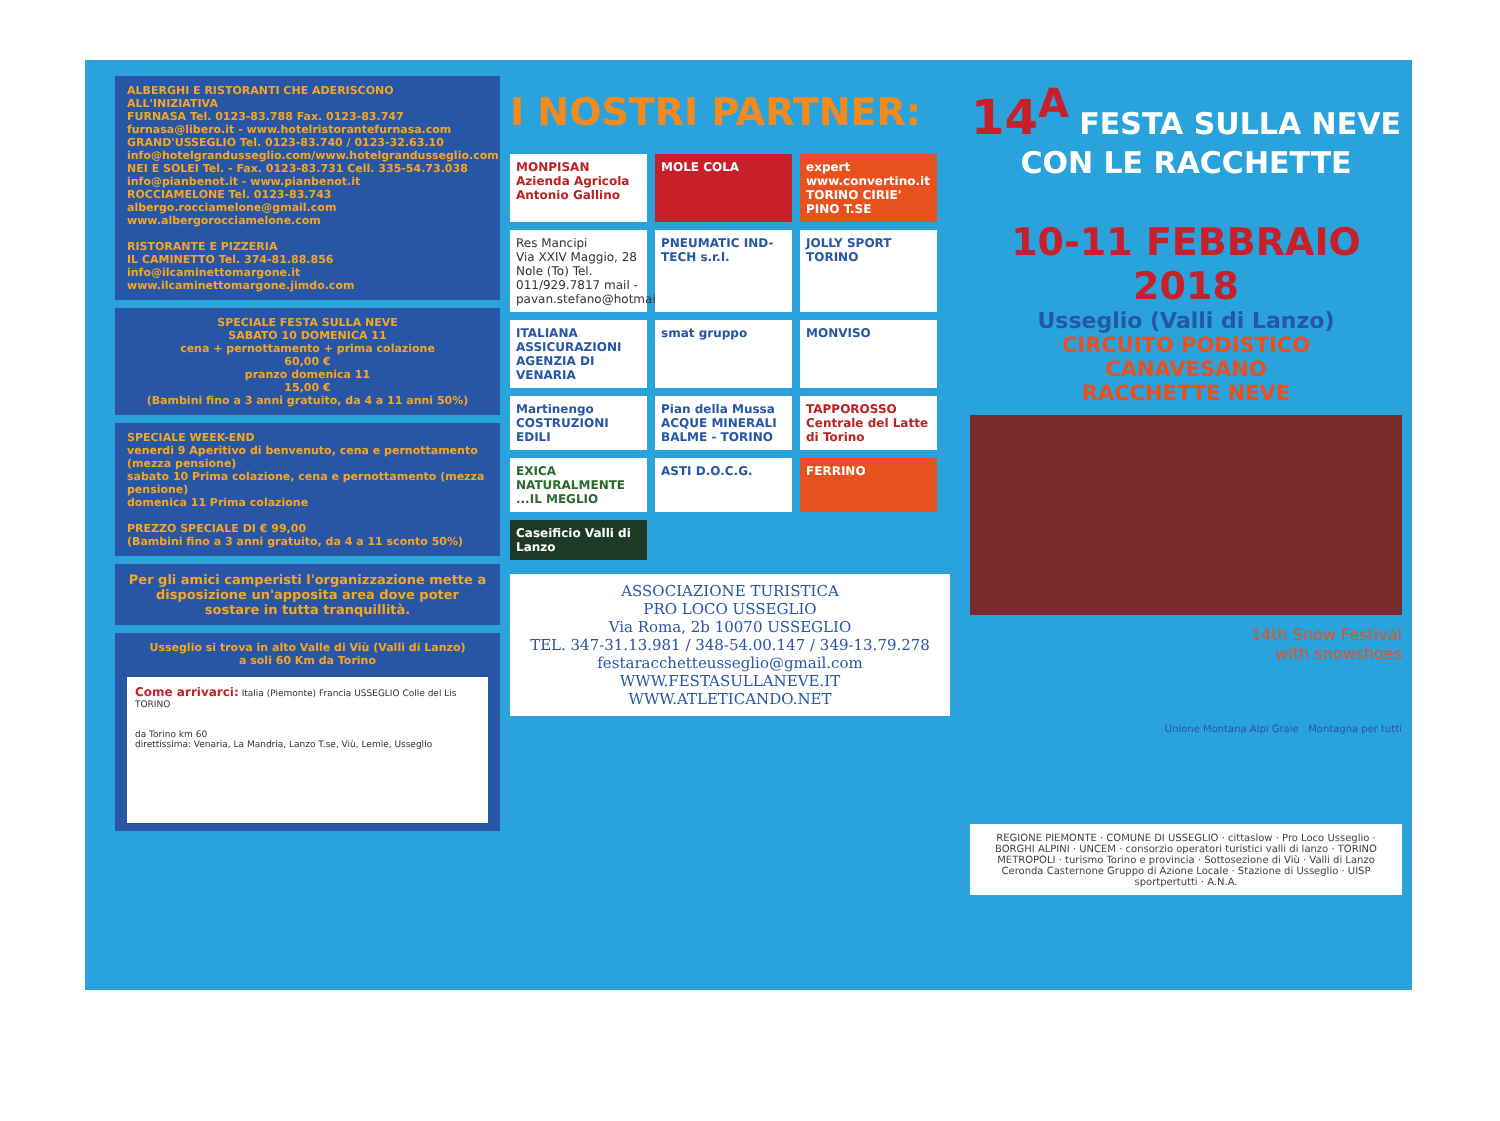ALBERGHI E RISTORANTI CHE ADERISCONO ALL'INIZIATIVA
FURNASA Tel. 0123-83.788 Fax. 0123-83.747
furnasa@libero.it - www.hotelristorantefurnasa.com
GRAND'USSEGLIO Tel. 0123-83.740 / 0123-32.63.10
info@hotelgrandusseglio.com/www.hotelgrandusseglio.com
NEI E SOLEI Tel. - Fax. 0123-83.731 Cell. 335-54.73.038
info@pianbenot.it - www.pianbenot.it
ROCCIAMELONE Tel. 0123-83.743
albergo.rocciamelone@gmail.com
www.albergorocciamelone.com
RISTORANTE E PIZZERIA
IL CAMINETTO Tel. 374-81.88.856
info@ilcaminettomargone.it
www.ilcaminettomargone.jimdo.com
SPECIALE FESTA SULLA NEVE
SABATO 10 DOMENICA 11
cena + pernottamento + prima colazione
60,00 €
pranzo domenica 11
15,00 €
(Bambini fino a 3 anni gratuito, da 4 a 11 anni 50%)
SPECIALE WEEK-END
venerdi 9 Aperitivo di benvenuto, cena e pernottamento (mezza pensione)
sabato 10 Prima colazione, cena e pernottamento (mezza pensione)
domenica 11 Prima colazione
PREZZO SPECIALE DI € 99,00
(Bambini fino a 3 anni gratuito, da 4 a 11 sconto 50%)
Per gli amici camperisti l'organizzazione mette a disposizione un'apposita area dove poter sostare in tutta tranquillità.
Usseglio si trova in alto Valle di Viù (Valli di Lanzo)
a soli 60 Km da Torino
Come arrivarci: Italia (Piemonte) Francia USSEGLIO Colle del Lis TORINO
da Torino km 60
direttissima: Venaria, La Mandria, Lanzo T.se, Viù, Lemie, Usseglio
I NOSTRI PARTNER:
MONPISAN Azienda Agricola Antonio Gallino
MOLE COLA
expert www.convertino.it TORINO CIRIE' PINO T.SE
Res Mancipi
Via XXIV Maggio, 28 Nole (To) Tel. 011/929.7817 mail - pavan.stefano@hotmail.it
PNEUMATIC IND-TECH s.r.l.
JOLLY SPORT TORINO
ITALIANA ASSICURAZIONI AGENZIA DI VENARIA
smat gruppo
MONVISO
Martinengo COSTRUZIONI EDILI
Pian della Mussa ACQUE MINERALI BALME - TORINO
TAPPOROSSO Centrale del Latte di Torino
EXICA NATURALMENTE ...IL MEGLIO
ASTI D.O.C.G.
FERRINO
Caseificio Valli di Lanzo
ASSOCIAZIONE TURISTICA
PRO LOCO USSEGLIO
Via Roma, 2b 10070 USSEGLIO
TEL. 347-31.13.981 / 348-54.00.147 / 349-13.79.278
festaracchetteusseglio@gmail.com
WWW.FESTASULLANEVE.IT
WWW.ATLETICANDO.NET
14<sup>A</sup> FESTA SULLA NEVE
CON LE RACCHETTE
10-11 FEBBRAIO 2018
Usseglio (Valli di Lanzo)
CIRCUITO PODISTICO
CANAVESANO
RACCHETTE NEVE
14th Snow Festival
with snowshoes
Unione Montana Alpi Graie Montagna per tutti
REGIONE PIEMONTE · COMUNE DI USSEGLIO · cittaslow · Pro Loco Usseglio · BORGHI ALPINI · UNCEM · consorzio operatori turistici valli di lanzo · TORINO METROPOLI · turismo Torino e provincia · Sottosezione di Viù · Valli di Lanzo Ceronda Casternone Gruppo di Azione Locale · Stazione di Usseglio · UISP sportpertutti · A.N.A.